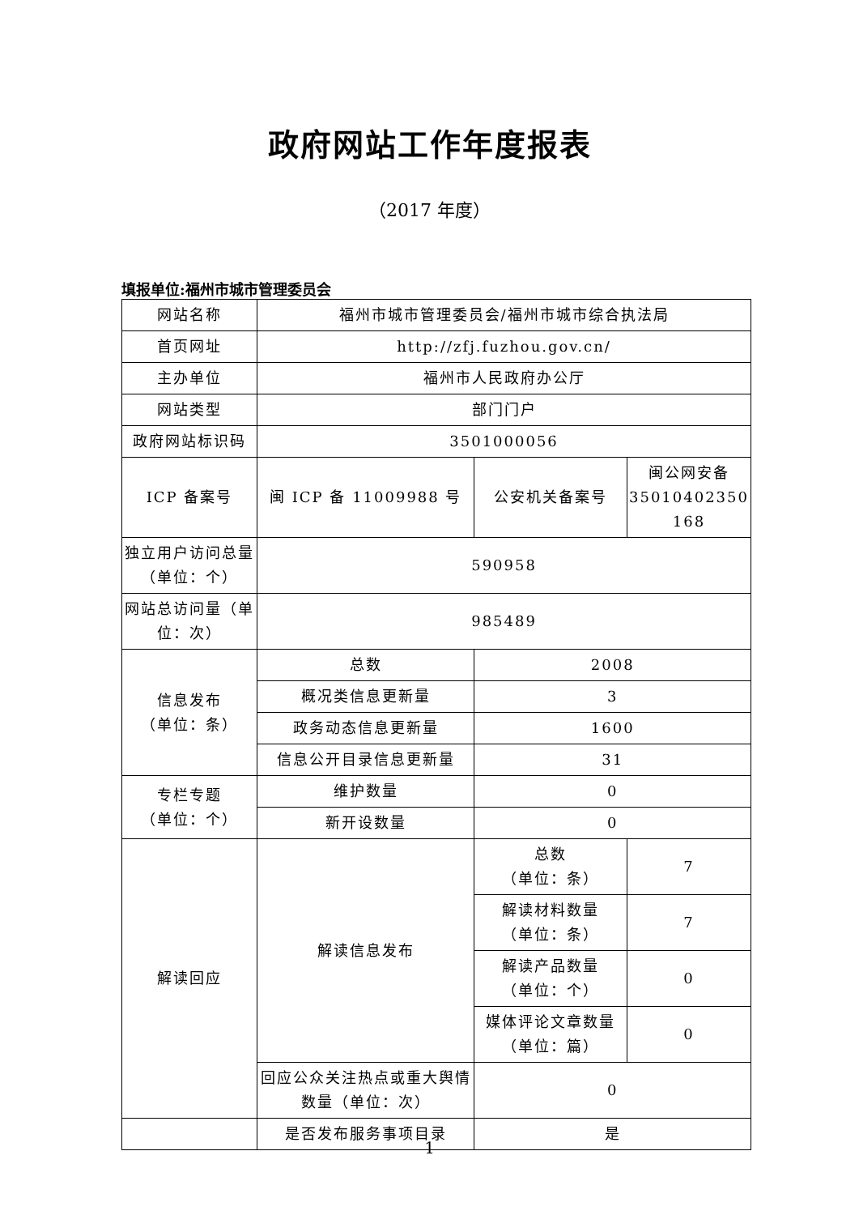政府网站工作年度报表
（2017 年度）
填报单位:福州市城市管理委员会
| 网站名称 | 福州市城市管理委员会/福州市城市综合执法局 | | |
| 首页网址 | http://zfj.fuzhou.gov.cn/ | | |
| 主办单位 | 福州市人民政府办公厅 | | |
| 网站类型 | 部门门户 | | |
| 政府网站标识码 | 3501000056 | | |
| ICP 备案号 | 闽 ICP 备 11009988 号 | 公安机关备案号 | 闽公网安备 35010402350 168 |
| 独立用户访问总量（单位：个） | 590958 | | |
| 网站总访问量（单位：次） | 985489 | | |
| 信息发布 （单位：条） | 总数 | 2008 | |
| | 概况类信息更新量 | 3 | |
| | 政务动态信息更新量 | 1600 | |
| | 信息公开目录信息更新量 | 31 | |
| 专栏专题 （单位：个） | 维护数量 | 0 | |
| | 新开设数量 | 0 | |
| 解读回应 | 解读信息发布 | 总数 （单位：条） | 7 |
| | | 解读材料数量 （单位：条） | 7 |
| | | 解读产品数量 （单位：个） | 0 |
| | | 媒体评论文章数量 （单位：篇） | 0 |
| | 回应公众关注热点或重大舆情数量（单位：次） | 0 | |
| | 是否发布服务事项目录 | 是 | |
1